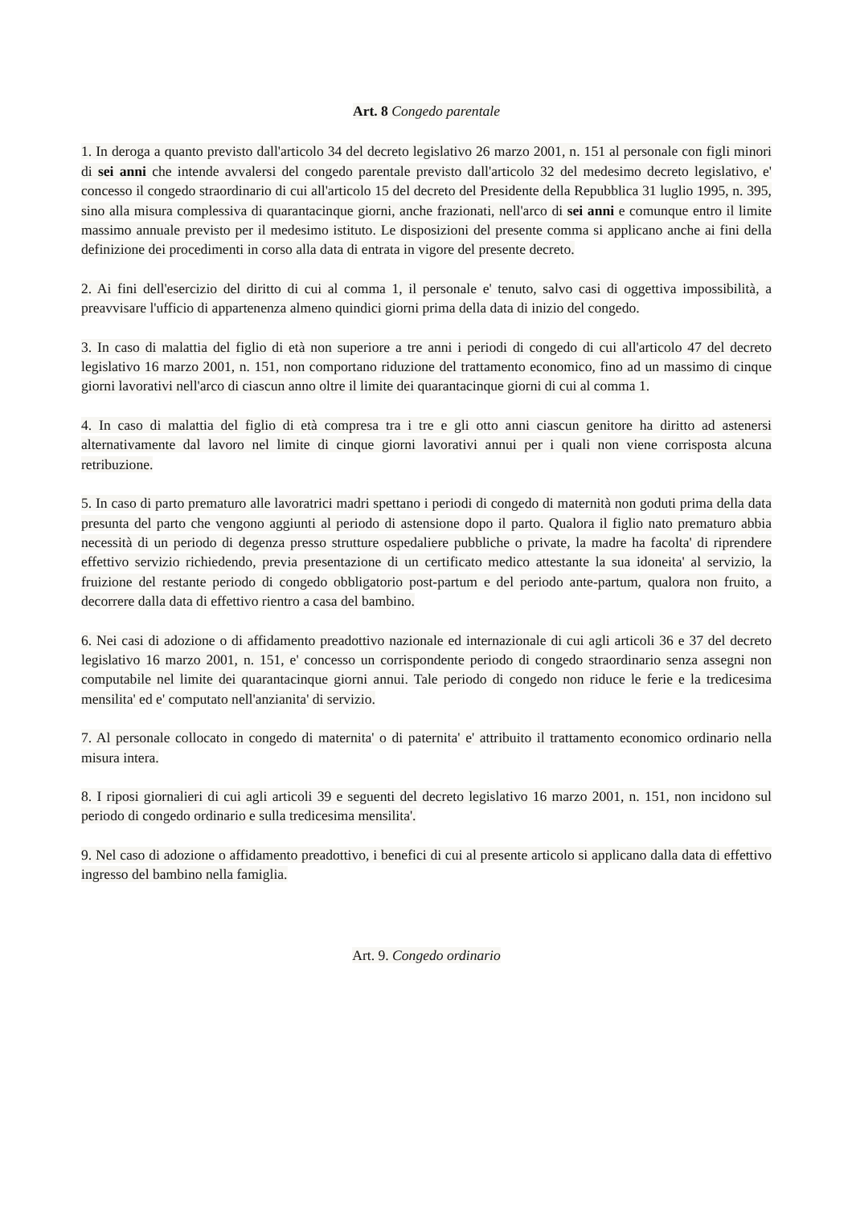Art. 8 Congedo parentale
1. In deroga a quanto previsto dall'articolo 34 del decreto legislativo 26 marzo 2001, n. 151 al personale con figli minori di sei anni che intende avvalersi del congedo parentale previsto dall'articolo 32 del medesimo decreto legislativo, e' concesso il congedo straordinario di cui all'articolo 15 del decreto del Presidente della Repubblica 31 luglio 1995, n. 395, sino alla misura complessiva di quarantacinque giorni, anche frazionati, nell'arco di sei anni e comunque entro il limite massimo annuale previsto per il medesimo istituto. Le disposizioni del presente comma si applicano anche ai fini della definizione dei procedimenti in corso alla data di entrata in vigore del presente decreto.
2. Ai fini dell'esercizio del diritto di cui al comma 1, il personale e' tenuto, salvo casi di oggettiva impossibilità, a preavvisare l'ufficio di appartenenza almeno quindici giorni prima della data di inizio del congedo.
3. In caso di malattia del figlio di età non superiore a tre anni i periodi di congedo di cui all'articolo 47 del decreto legislativo 16 marzo 2001, n. 151, non comportano riduzione del trattamento economico, fino ad un massimo di cinque giorni lavorativi nell'arco di ciascun anno oltre il limite dei quarantacinque giorni di cui al comma 1.
4. In caso di malattia del figlio di età compresa tra i tre e gli otto anni ciascun genitore ha diritto ad astenersi alternativamente dal lavoro nel limite di cinque giorni lavorativi annui per i quali non viene corrisposta alcuna retribuzione.
5. In caso di parto prematuro alle lavoratrici madri spettano i periodi di congedo di maternità non goduti prima della data presunta del parto che vengono aggiunti al periodo di astensione dopo il parto. Qualora il figlio nato prematuro abbia necessità di un periodo di degenza presso strutture ospedaliere pubbliche o private, la madre ha facolta' di riprendere effettivo servizio richiedendo, previa presentazione di un certificato medico attestante la sua idoneita' al servizio, la fruizione del restante periodo di congedo obbligatorio post-partum e del periodo ante-partum, qualora non fruito, a decorrere dalla data di effettivo rientro a casa del bambino.
6. Nei casi di adozione o di affidamento preadottivo nazionale ed internazionale di cui agli articoli 36 e 37 del decreto legislativo 16 marzo 2001, n. 151, e' concesso un corrispondente periodo di congedo straordinario senza assegni non computabile nel limite dei quarantacinque giorni annui. Tale periodo di congedo non riduce le ferie e la tredicesima mensilita' ed e' computato nell'anzianita' di servizio.
7. Al personale collocato in congedo di maternita' o di paternita' e' attribuito il trattamento economico ordinario nella misura intera.
8. I riposi giornalieri di cui agli articoli 39 e seguenti del decreto legislativo 16 marzo 2001, n. 151, non incidono sul periodo di congedo ordinario e sulla tredicesima mensilita'.
9. Nel caso di adozione o affidamento preadottivo, i benefici di cui al presente articolo si applicano dalla data di effettivo ingresso del bambino nella famiglia.
Art. 9. Congedo ordinario